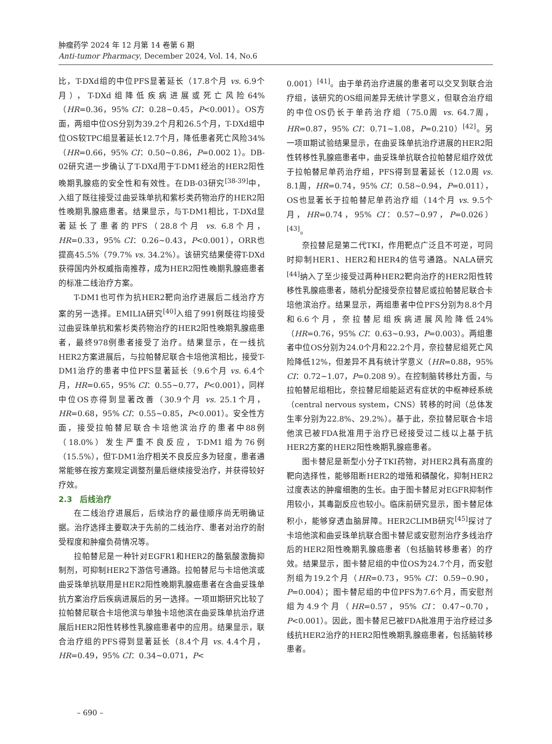肿瘤药学 2024 年 12 月第 14 卷第 6 期
Anti-tumor Pharmacy, December 2024, Vol. 14, No.6
比，T-DXd组的中位PFS显著延长（17.8个月 vs. 6.9个月），T-DXd组降低疾病进展或死亡风险64%（HR=0.36，95% CI：0.28~0.45，P<0.001）。OS方面，两组中位OS分别为39.2个月和26.5个月，T-DXd组中位OS较TPC组显著延长12.7个月，降低患者死亡风险34%（HR=0.66，95% CI：0.50~0.86，P=0.002 1）。DB-02研究进一步确认了T-DXd用于T-DM1经治的HER2阳性晚期乳腺癌的安全性和有效性。在DB-03研究<sup>[38-39]</sup>中，入组了既往接受过曲妥珠单抗和紫杉类药物治疗的HER2阳性晚期乳腺癌患者。结果显示，与T-DM1相比，T-DXd显著延长了患者的PFS（28.8个月 vs. 6.8个月，HR=0.33，95% CI：0.26~0.43，P<0.001），ORR也提高45.5%（79.7% vs. 34.2%）。该研究结果使得T-DXd获得国内外权威指南推荐，成为HER2阳性晚期乳腺癌患者的标准二线治疗方案。
T-DM1也可作为抗HER2靶向治疗进展后二线治疗方案的另一选择。EMILIA研究<sup>[40]</sup>入组了991例既往均接受过曲妥珠单抗和紫杉类药物治疗的HER2阳性晚期乳腺癌患者，最终978例患者接受了治疗。结果显示，在一线抗HER2方案进展后，与拉帕替尼联合卡培他滨相比，接受T-DM1治疗的患者中位PFS显著延长（9.6个月 vs. 6.4个月，HR=0.65，95% CI：0.55~0.77，P<0.001），同样中位OS亦得到显著改善（30.9个月 vs. 25.1个月，HR=0.68，95% CI：0.55~0.85，P<0.001）。安全性方面，接受拉帕替尼联合卡培他滨治疗的患者中88例（18.0%）发生严重不良反应，T-DM1组为76例（15.5%），但T-DM1治疗相关不良反应多为轻度，患者通常能够在按方案规定调整剂量后继续接受治疗，并获得较好疗效。
2.3　后线治疗
在二线治疗进展后，后续治疗的最佳顺序尚无明确证据。治疗选择主要取决于先前的二线治疗、患者对治疗的耐受程度和肿瘤负荷情况等。
拉帕替尼是一种针对EGFR1和HER2的酪氨酸激酶抑制剂，可抑制HER2下游信号通路。拉帕替尼与卡培他滨或曲妥珠单抗联用是HER2阳性晚期乳腺癌患者在含曲妥珠单抗方案治疗后疾病进展后的另一选择。一项Ⅲ期研究比较了拉帕替尼联合卡培他滨与单独卡培他滨在曲妥珠单抗治疗进展后HER2阳性转移性乳腺癌患者中的应用。结果显示，联合治疗组的PFS得到显著延长（8.4个月 vs. 4.4个月，HR=0.49，95% CI：0.34~0.071，P<
0.001）<sup>[41]</sup>。由于单药治疗进展的患者可以交叉到联合治疗组，该研究的OS组间差异无统计学意义，但联合治疗组的中位OS仍长于单药治疗组（75.0周 vs. 64.7周，HR=0.87，95% CI：0.71~1.08，P=0.210）<sup>[42]</sup>。另一项Ⅲ期试验结果显示，在曲妥珠单抗治疗进展的HER2阳性转移性乳腺癌患者中，曲妥珠单抗联合拉帕替尼组疗效优于拉帕替尼单药治疗组，PFS得到显著延长（12.0周 vs. 8.1周，HR=0.74，95% CI：0.58~0.94，P=0.011），OS也显著长于拉帕替尼单药治疗组（14个月 vs. 9.5个月，HR=0.74，95% CI：0.57~0.97，P=0.026）<sup>[43]</sup>。
奈拉替尼是第二代TKI，作用靶点广泛且不可逆，可同时抑制HER1、HER2和HER4的信号通路。NALA研究<sup>[44]</sup>纳入了至少接受过两种HER2靶向治疗的HER2阳性转移性乳腺癌患者，随机分配接受奈拉替尼或拉帕替尼联合卡培他滨治疗。结果显示，两组患者中位PFS分别为8.8个月和6.6个月，奈拉替尼组疾病进展风险降低24%（HR=0.76，95% CI：0.63~0.93，P=0.003）。两组患者中位OS分别为24.0个月和22.2个月，奈拉替尼组死亡风险降低12%，但差异不具有统计学意义（HR=0.88，95% CI：0.72~1.07，P=0.208 9）。在控制脑转移灶方面，与拉帕替尼组相比，奈拉替尼组能延迟有症状的中枢神经系统（central nervous system，CNS）转移的时间（总体发生率分别为22.8%、29.2%）。基于此，奈拉替尼联合卡培他滨已被FDA批准用于治疗已经接受过二线以上基于抗HER2方案的HER2阳性晚期乳腺癌患者。
图卡替尼是新型小分子TKI药物，对HER2具有高度的靶向选择性，能够阻断HER2的增殖和磷酸化，抑制HER2过度表达的肿瘤细胞的生长。由于图卡替尼对EGFR抑制作用较小，其毒副反应也较小。临床前研究显示，图卡替尼体积小，能够穿透血脑屏障。HER2CLIMB研究<sup>[45]</sup>探讨了卡培他滨和曲妥珠单抗联合图卡替尼或安慰剂治疗多线治疗后的HER2阳性晚期乳腺癌患者（包括脑转移患者）的疗效。结果显示，图卡替尼组的中位OS为24.7个月，而安慰剂组为19.2个月（HR=0.73，95% CI：0.59~0.90，P=0.004）；图卡替尼组的中位PFS为7.6个月，而安慰剂组为4.9个月（HR=0.57，95% CI：0.47~0.70，P<0.001）。因此，图卡替尼已被FDA批准用于治疗经过多线抗HER2治疗的HER2阳性晚期乳腺癌患者，包括脑转移患者。
– 690 –